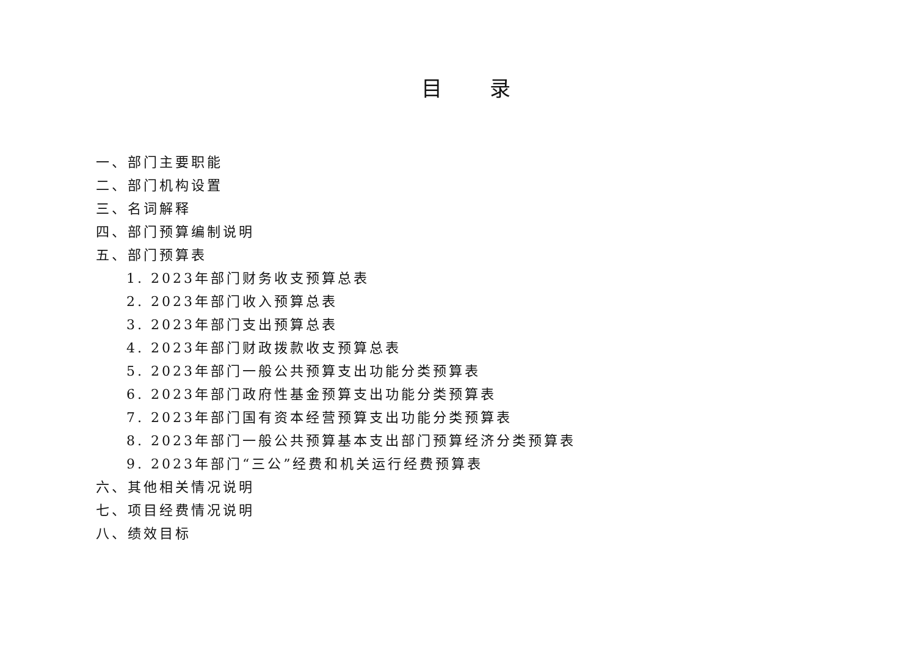目 录
一、部门主要职能
二、部门机构设置
三、名词解释
四、部门预算编制说明
五、部门预算表
1. 2023年部门财务收支预算总表
2. 2023年部门收入预算总表
3. 2023年部门支出预算总表
4. 2023年部门财政拨款收支预算总表
5. 2023年部门一般公共预算支出功能分类预算表
6. 2023年部门政府性基金预算支出功能分类预算表
7. 2023年部门国有资本经营预算支出功能分类预算表
8. 2023年部门一般公共预算基本支出部门预算经济分类预算表
9. 2023年部门“三公”经费和机关运行经费预算表
六、其他相关情况说明
七、项目经费情况说明
八、绩效目标